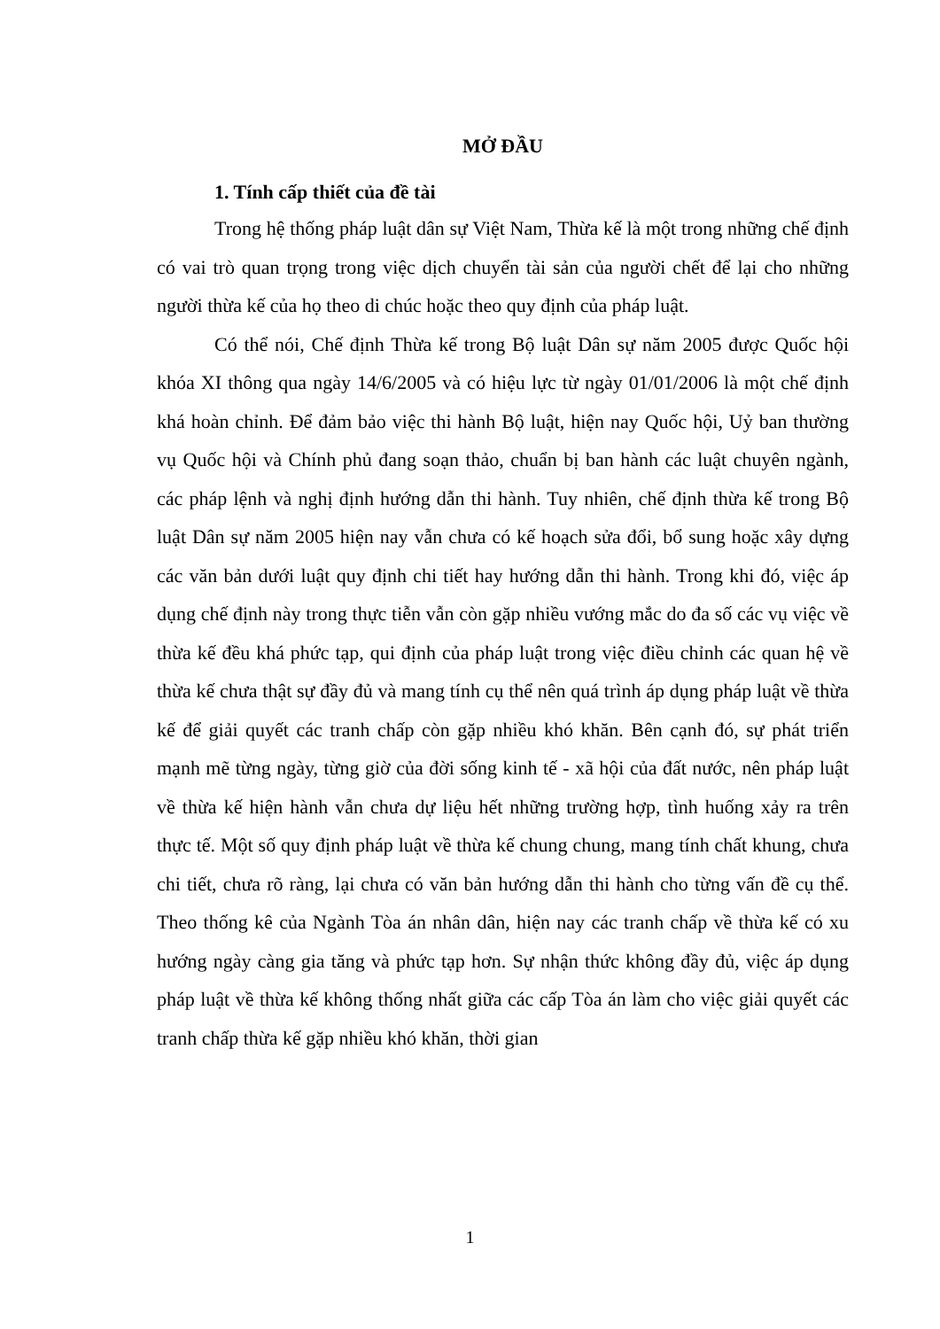MỞ ĐẦU
1. Tính cấp thiết của đề tài
Trong hệ thống pháp luật dân sự Việt Nam, Thừa kế là một trong những chế định có vai trò quan trọng trong việc dịch chuyển tài sản của người chết để lại cho những người thừa kế của họ theo di chúc hoặc theo quy định của pháp luật.
Có thể nói, Chế định Thừa kế trong Bộ luật Dân sự năm 2005 được Quốc hội khóa XI thông qua ngày 14/6/2005 và có hiệu lực từ ngày 01/01/2006 là một chế định khá hoàn chỉnh. Để đảm bảo việc thi hành Bộ luật, hiện nay Quốc hội, Uỷ ban thường vụ Quốc hội và Chính phủ đang soạn thảo, chuẩn bị ban hành các luật chuyên ngành, các pháp lệnh và nghị định hướng dẫn thi hành. Tuy nhiên, chế định thừa kế trong Bộ luật Dân sự năm 2005 hiện nay vẫn chưa có kế hoạch sửa đổi, bổ sung hoặc xây dựng các văn bản dưới luật quy định chi tiết hay hướng dẫn thi hành. Trong khi đó, việc áp dụng chế định này trong thực tiễn vẫn còn gặp nhiều vướng mắc do đa số các vụ việc về thừa kế đều khá phức tạp, qui định của pháp luật trong việc điều chỉnh các quan hệ về thừa kế chưa thật sự đầy đủ và mang tính cụ thể nên quá trình áp dụng pháp luật về thừa kế để giải quyết các tranh chấp còn gặp nhiều khó khăn. Bên cạnh đó, sự phát triển mạnh mẽ từng ngày, từng giờ của đời sống kinh tế - xã hội của đất nước, nên pháp luật về thừa kế hiện hành vẫn chưa dự liệu hết những trường hợp, tình huống xảy ra trên thực tế. Một số quy định pháp luật về thừa kế chung chung, mang tính chất khung, chưa chi tiết, chưa rõ ràng, lại chưa có văn bản hướng dẫn thi hành cho từng vấn đề cụ thể. Theo thống kê của Ngành Tòa án nhân dân, hiện nay các tranh chấp về thừa kế có xu hướng ngày càng gia tăng và phức tạp hơn. Sự nhận thức không đầy đủ, việc áp dụng pháp luật về thừa kế không thống nhất giữa các cấp Tòa án làm cho việc giải quyết các tranh chấp thừa kế gặp nhiều khó khăn, thời gian
1